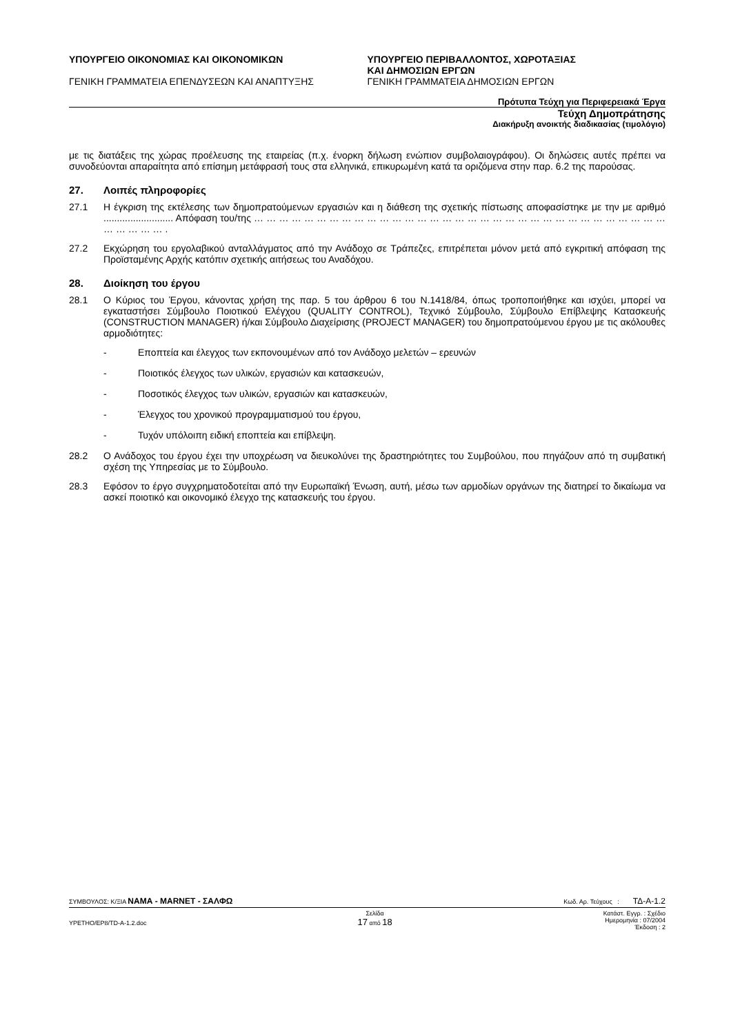ΥΠΟΥΡΓΕΙΟ ΟΙΚΟΝΟΜΙΑΣ ΚΑΙ ΟΙΚΟΝΟΜΙΚΩΝ
ΓΕΝΙΚΗ ΓΡΑΜΜΑΤΕΙΑ ΕΠΕΝΔΥΣΕΩΝ ΚΑΙ ΑΝΑΠΤΥΞΗΣ
ΥΠΟΥΡΓΕΙΟ ΠΕΡΙΒΑΛΛΟΝΤΟΣ, ΧΩΡΟΤΑΞΙΑΣ
ΚΑΙ ΔΗΜΟΣΙΩΝ ΕΡΓΩΝ
ΓΕΝΙΚΗ ΓΡΑΜΜΑΤΕΙΑ ΔΗΜΟΣΙΩΝ ΕΡΓΩΝ
Πρότυπα Τεύχη για Περιφερειακά Έργα
Τεύχη Δημοπράτησης
Διακήρυξη ανοικτής διαδικασίας (τιμολόγιο)
με τις διατάξεις της χώρας προέλευσης της εταιρείας (π.χ. ένορκη δήλωση ενώπιον συμβολαιογράφου). Οι δηλώσεις αυτές πρέπει να συνοδεύονται απαραίτητα από επίσημη μετάφρασή τους στα ελληνικά, επικυρωμένη κατά τα οριζόμενα στην παρ. 6.2 της παρούσας.
27. Λοιπές πληροφορίες
27.1 Η έγκριση της εκτέλεσης των δημοπρατούμενων εργασιών και η διάθεση της σχετικής πίστωσης αποφασίστηκε με την με αριθμό .......................... Απόφαση του/της … … … … … … … … … … … … … … … … … … … … … … … … … … … … … … … … … … … … … … .
27.2 Εκχώρηση του εργολαβικού ανταλλάγματος από την Ανάδοχο σε Τράπεζες, επιτρέπεται μόνον μετά από εγκριτική απόφαση της Προϊσταμένης Αρχής κατόπιν σχετικής αιτήσεως του Αναδόχου.
28. Διοίκηση του έργου
28.1 Ο Κύριος του Έργου, κάνοντας χρήση της παρ. 5 του άρθρου 6 του Ν.1418/84, όπως τροποποιήθηκε και ισχύει, μπορεί να εγκαταστήσει Σύμβουλο Ποιοτικού Ελέγχου (QUALITY CONTROL), Τεχνικό Σύμβουλο, Σύμβουλο Επίβλεψης Κατασκευής (CONSTRUCTION MANAGER) ή/και Σύμβουλο Διαχείρισης (PROJECT MANAGER) του δημοπρατούμενου έργου με τις ακόλουθες αρμοδιότητες:
- Εποπτεία και έλεγχος των εκπονουμένων από τον Ανάδοχο μελετών – ερευνών
- Ποιοτικός έλεγχος των υλικών, εργασιών και κατασκευών,
- Ποσοτικός έλεγχος των υλικών, εργασιών και κατασκευών,
- Έλεγχος του χρονικού προγραμματισμού του έργου,
- Τυχόν υπόλοιπη ειδική εποπτεία και επίβλεψη.
28.2 Ο Ανάδοχος του έργου έχει την υποχρέωση να διευκολύνει της δραστηριότητες του Συμβούλου, που πηγάζουν από τη συμβατική σχέση της Υπηρεσίας με το Σύμβουλο.
28.3 Εφόσον το έργο συγχρηματοδοτείται από την Ευρωπαϊκή Ένωση, αυτή, μέσω των αρμοδίων οργάνων της διατηρεί το δικαίωμα να ασκεί ποιοτικό και οικονομικό έλεγχο της κατασκευής του έργου.
ΣΥΜΒΟΥΛΟΣ: Κ/ΞΙΑ ΝΑΜΑ - MARNET - ΣΑΛΦΩ
Κωδ. Αρ. Τεύχους : ΤΔ-Α-1.2
YPETHO/EP8/TD-A-1.2.doc
Σελίδα
17 από 18
Κατάστ. Εγγρ. : Σχέδιο
Ημερομηνία : 07/2004
Έκδοση : 2